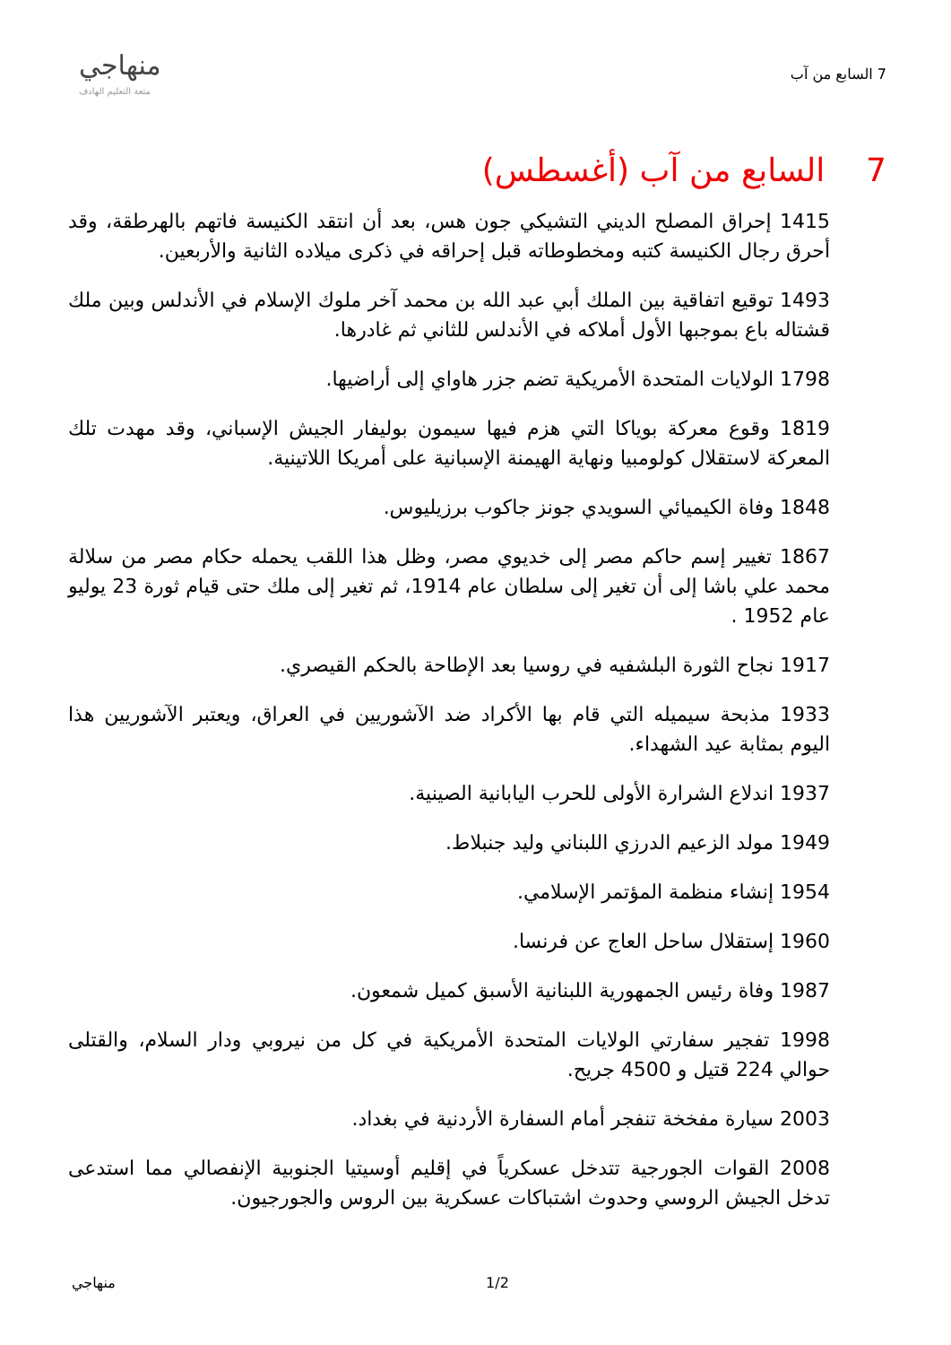7 السابع من آب
منهاجي
متعة التعليم الهادف
7 السابع من آب (أغسطس)
1415 إحراق المصلح الديني التشيكي جون هس، بعد أن انتقد الكنيسة فاتهم بالهرطقة، وقد أحرق رجال الكنيسة كتبه ومخطوطاته قبل إحراقه في ذكرى ميلاده الثانية والأربعين.
1493 توقيع اتفاقية بين الملك أبي عبد الله بن محمد آخر ملوك الإسلام في الأندلس وبين ملك قشتاله باع بموجبها الأول أملاكه في الأندلس للثاني ثم غادرها.
1798 الولايات المتحدة الأمريكية تضم جزر هاواي إلى أراضيها.
1819 وقوع معركة بوياكا التي هزم فيها سيمون بوليفار الجيش الإسباني، وقد مهدت تلك المعركة لاستقلال كولومبيا ونهاية الهيمنة الإسبانية على أمريكا اللاتينية.
1848 وفاة الكيميائي السويدي جونز جاكوب برزيليوس.
1867 تغيير إسم حاكم مصر إلى خديوي مصر، وظل هذا اللقب يحمله حكام مصر من سلالة محمد علي باشا إلى أن تغير إلى سلطان عام 1914، ثم تغير إلى ملك حتى قيام ثورة 23 يوليو عام 1952 .
1917 نجاح الثورة البلشفيه في روسيا بعد الإطاحة بالحكم القيصري.
1933 مذبحة سيميله التي قام بها الأكراد ضد الآشوريين في العراق، ويعتبر الآشوريين هذا اليوم بمثابة عيد الشهداء.
1937 اندلاع الشرارة الأولى للحرب اليابانية الصينية.
1949 مولد الزعيم الدرزي اللبناني وليد جنبلاط.
1954 إنشاء منظمة المؤتمر الإسلامي.
1960 إستقلال ساحل العاج عن فرنسا.
1987 وفاة رئيس الجمهورية اللبنانية الأسبق كميل شمعون.
1998 تفجير سفارتي الولايات المتحدة الأمريكية في كل من نيروبي ودار السلام، والقتلى حوالي 224 قتيل و 4500 جريح.
2003 سيارة مفخخة تنفجر أمام السفارة الأردنية في بغداد.
2008 القوات الجورجية تتدخل عسكرياً في إقليم أوسيتيا الجنوبية الإنفصالي مما استدعى تدخل الجيش الروسي وحدوث اشتباكات عسكرية بين الروس والجورجيون.
منهاجي 1/2